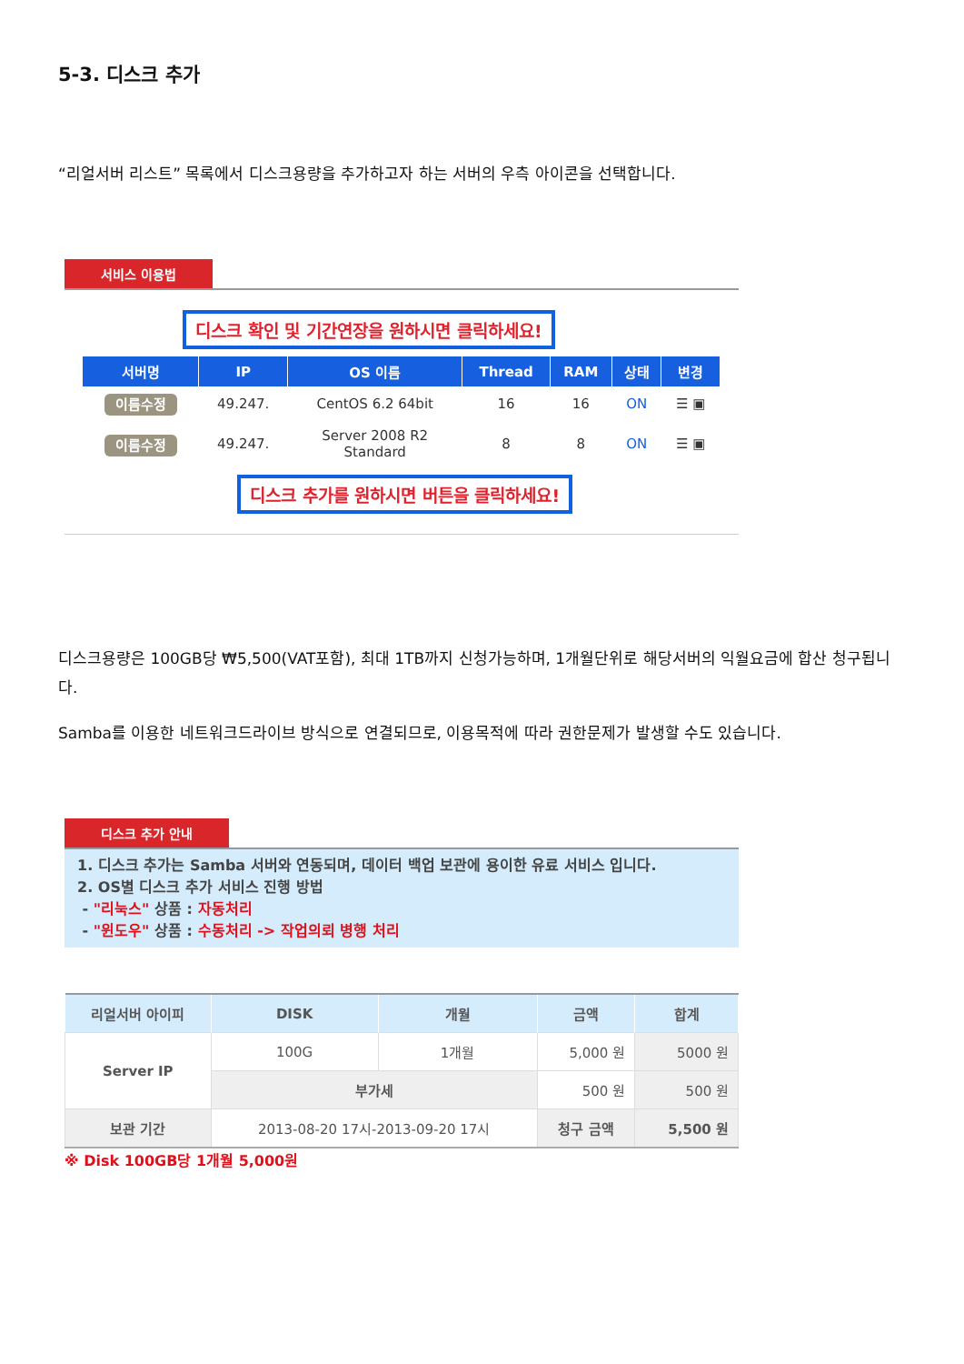5-3. 디스크 추가
“리얼서버 리스트” 목록에서 디스크용량을 추가하고자 하는 서버의 우측 아이콘을 선택합니다.
서비스 이용법
디스크 확인 및 기간연장을 원하시면 클릭하세요!
| 서버명 | IP | OS 이름 | Thread | RAM | 상태 | 변경 |
| --- | --- | --- | --- | --- | --- | --- |
| 이름수정 | 49.247. | CentOS 6.2 64bit | 16 | 16 | ON | ☰ ▣ |
| 이름수정 | 49.247. | Server 2008 R2 Standard | 8 | 8 | ON | ☰ ▣ |
디스크 추가를 원하시면 버튼을 클릭하세요!
디스크용량은 100GB당 ₩5,500(VAT포함), 최대 1TB까지 신청가능하며, 1개월단위로 해당서버의 익월요금에 합산 청구됩니다.
Samba를 이용한 네트워크드라이브 방식으로 연결되므로, 이용목적에 따라 권한문제가 발생할 수도 있습니다.
디스크 추가 안내
1. 디스크 추가는 Samba 서버와 연동되며, 데이터 백업 보관에 용이한 유료 서비스 입니다.
2. OS별 디스크 추가 서비스 진행 방법
- "리눅스" 상품 : 자동처리
- "윈도우" 상품 : 수동처리 -> 작업의뢰 병행 처리
| 리얼서버 아이피 | DISK | 개월 | 금액 | 합계 |
| --- | --- | --- | --- | --- |
| Server IP | 100G | 1개월 | 5,000 원 | 5000 원 |
| | 부가세 | | 500 원 | 500 원 |
| 보관 기간 | 2013-08-20 17시-2013-09-20 17시 | | 청구 금액 | 5,500 원 |
※ Disk 100GB당 1개월 5,000원